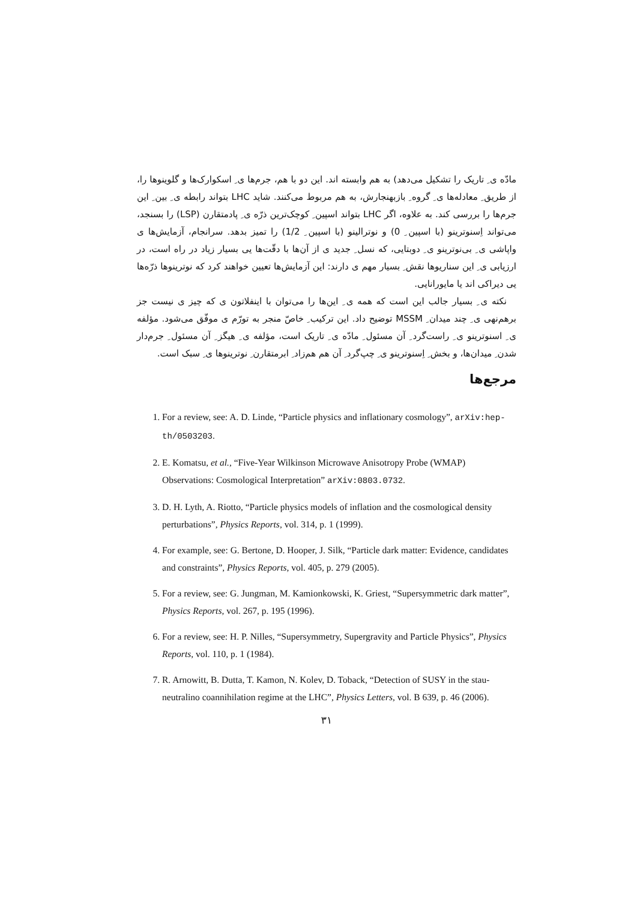مادّه ی ِ تاریک را تشکیل می‌دهد) به هم وابسته اند. این دو با هم، جرم‌ها ی ِ اسکوارک‌ها و گلوینوها را، از طریق ِ معادله‌ها ی ِ گروه ِ بازبهنجارش، به هم مربوط می‌کنند. شاید LHC بتواند رابطه ی ِ بین ِ این جرم‌ها را بررسی کند. به علاوه، اگر LHC بتواند اسپین ِ کوچک‌ترین ذرّه ی ِ پادمتقارن (LSP) را بسنجد، می‌تواند اِسنوترینو (با اسپین ِ 0) و نوترالینو (با اسپین ِ 1/2) را تمیز بدهد. سرانجام، آزمایش‌ها ی واپاشی ی ِ بی‌نوترینو ی ِ دوبتایی، که نسل ِ جدید ی از آن‌ها با دقّت‌ها یی بسیار زیاد در راه است، در ارزیابی ی ِ این سناریوها نقش ِ بسیار مهم ی دارند: این آزمایش‌ها تعیین خواهند کرد که نوترینوها ذرّه‌ها یی دیراکی اند یا مایورانایی.
نکته ی ِ بسیار جالب این است که همه ی ِ این‌ها را می‌توان با اینفلاتون ی که چیز ی نیست جز برهم‌نهی ی ِ چند میدان ِ MSSM توضیح داد. این ترکیب ِ خاصّ منجر به تورّم ی موفّق می‌شود. مؤلفه ی ِ اسنوترینو ی ِ راست‌گرد ِ آن مسئول ِ مادّه ی ِ تاریک است، مؤلفه ی ِ هیگز ِ آن مسئول ِ جرم‌دار شدن ِ میدان‌ها، و بخش ِ اِسنوترینو ی ِ چپ‌گرد ِ آن هم هم‌زاد ِ ابرمتقارن ِ نوترینوها ی ِ سبک است.
مرجع‌ها
1. For a review, see: A. D. Linde, “Particle physics and inflationary cosmology”, arXiv:hep-th/0503203.
2. E. Komatsu, et al., “Five-Year Wilkinson Microwave Anisotropy Probe (WMAP) Observations: Cosmological Interpretation” arXiv:0803.0732.
3. D. H. Lyth, A. Riotto, “Particle physics models of inflation and the cosmological density perturbations”, Physics Reports, vol. 314, p. 1 (1999).
4. For example, see: G. Bertone, D. Hooper, J. Silk, “Particle dark matter: Evidence, candidates and constraints”, Physics Reports, vol. 405, p. 279 (2005).
5. For a review, see: G. Jungman, M. Kamionkowski, K. Griest, “Supersymmetric dark matter”, Physics Reports, vol. 267, p. 195 (1996).
6. For a review, see: H. P. Nilles, “Supersymmetry, Supergravity and Particle Physics”, Physics Reports, vol. 110, p. 1 (1984).
7. R. Arnowitt, B. Dutta, T. Kamon, N. Kolev, D. Toback, “Detection of SUSY in the stau-neutralino coannihilation regime at the LHC”, Physics Letters, vol. B 639, p. 46 (2006).
۳۱